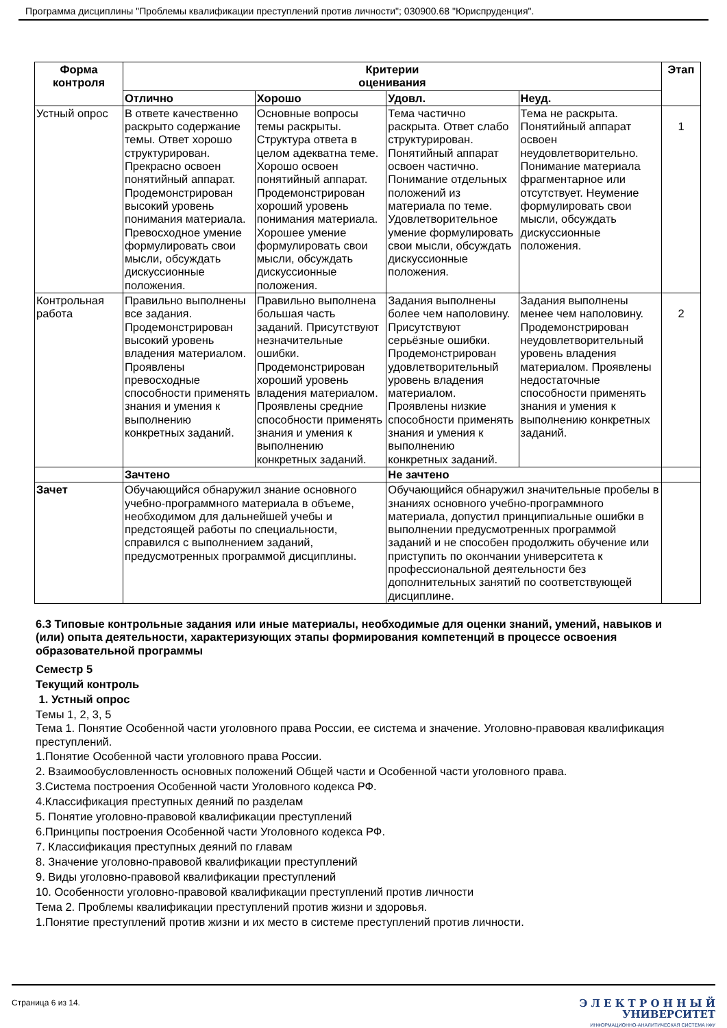Программа дисциплины "Проблемы квалификации преступлений против личности"; 030900.68 "Юриспруденция".
| Форма контроля | Критерии оценивания | | | | Этап |
| --- | --- | --- | --- | --- | --- |
| | Отлично | Хорошо | Удовл. | Неуд. | |
| Устный опрос | В ответе качественно раскрыто содержание темы. Ответ хорошо структурирован. Прекрасно освоен понятийный аппарат. Продемонстрирован высокий уровень понимания материала. Превосходное умение формулировать свои мысли, обсуждать дискуссионные положения. | Основные вопросы темы раскрыты. Структура ответа в целом адекватна теме. Хорошо освоен понятийный аппарат. Продемонстрирован хороший уровень понимания материала. Хорошее умение формулировать свои мысли, обсуждать дискуссионные положения. | Тема частично раскрыта. Ответ слабо структурирован. Понятийный аппарат освоен частично. Понимание отдельных положений из материала по теме. Удовлетворительное умение формулировать свои мысли, обсуждать дискуссионные положения. | Тема не раскрыта. Понятийный аппарат освоен неудовлетворительно. Понимание материала фрагментарное или отсутствует. Неумение формулировать свои мысли, обсуждать дискуссионные положения. | 1 |
| Контрольная работа | Правильно выполнены все задания. Продемонстрирован высокий уровень владения материалом. Проявлены превосходные способности применять знания и умения к выполнению конкретных заданий. | Правильно выполнена большая часть заданий. Присутствуют незначительные ошибки. Продемонстрирован хороший уровень владения материалом. Проявлены средние способности применять знания и умения к выполнению конкретных заданий. | Задания выполнены более чем наполовину. Присутствуют серьёзные ошибки. Продемонстрирован удовлетворительный уровень владения материалом. Проявлены низкие способности применять знания и умения к выполнению конкретных заданий. | Задания выполнены менее чем наполовину. Продемонстрирован неудовлетворительный уровень владения материалом. Проявлены недостаточные способности применять знания и умения к выполнению конкретных заданий. | 2 |
| | Зачтено | | Не зачтено | | |
| Зачет | Обучающийся обнаружил знание основного учебно-программного материала в объеме, необходимом для дальнейшей учебы и предстоящей работы по специальности, справился с выполнением заданий, предусмотренных программой дисциплины. | | Обучающийся обнаружил значительные пробелы в знаниях основного учебно-программного материала, допустил принципиальные ошибки в выполнении предусмотренных программой заданий и не способен продолжить обучение или приступить по окончании университета к профессиональной деятельности без дополнительных занятий по соответствующей дисциплине. | | |
6.3 Типовые контрольные задания или иные материалы, необходимые для оценки знаний, умений, навыков и (или) опыта деятельности, характеризующих этапы формирования компетенций в процессе освоения образовательной программы
Семестр 5
Текущий контроль
1. Устный опрос
Темы 1, 2, 3, 5
Тема 1. Понятие Особенной части уголовного права России, ее система и значение. Уголовно-правовая квалификация преступлений.
1.Понятие Особенной части уголовного права России.
2. Взаимообусловленность основных положений Общей части и Особенной части уголовного права.
3.Система построения Особенной части Уголовного кодекса РФ.
4.Классификация преступных деяний по разделам
5. Понятие уголовно-правовой квалификации преступлений
6.Принципы построения Особенной части Уголовного кодекса РФ.
7. Классификация преступных деяний по главам
8. Значение уголовно-правовой квалификации преступлений
9. Виды уголовно-правовой квалификации преступлений
10. Особенности уголовно-правовой квалификации преступлений против личности
Тема 2. Проблемы квалификации преступлений против жизни и здоровья.
1.Понятие преступлений против жизни и их место в системе преступлений против личности.
Страница 6 из 14.
Э Л Е К Т Р О Н Н Ы Й
УНИВЕРСИТЕТ
ИНФОРМАЦИОННО-АНАЛИТИЧЕСКАЯ СИСТЕМА КФУ